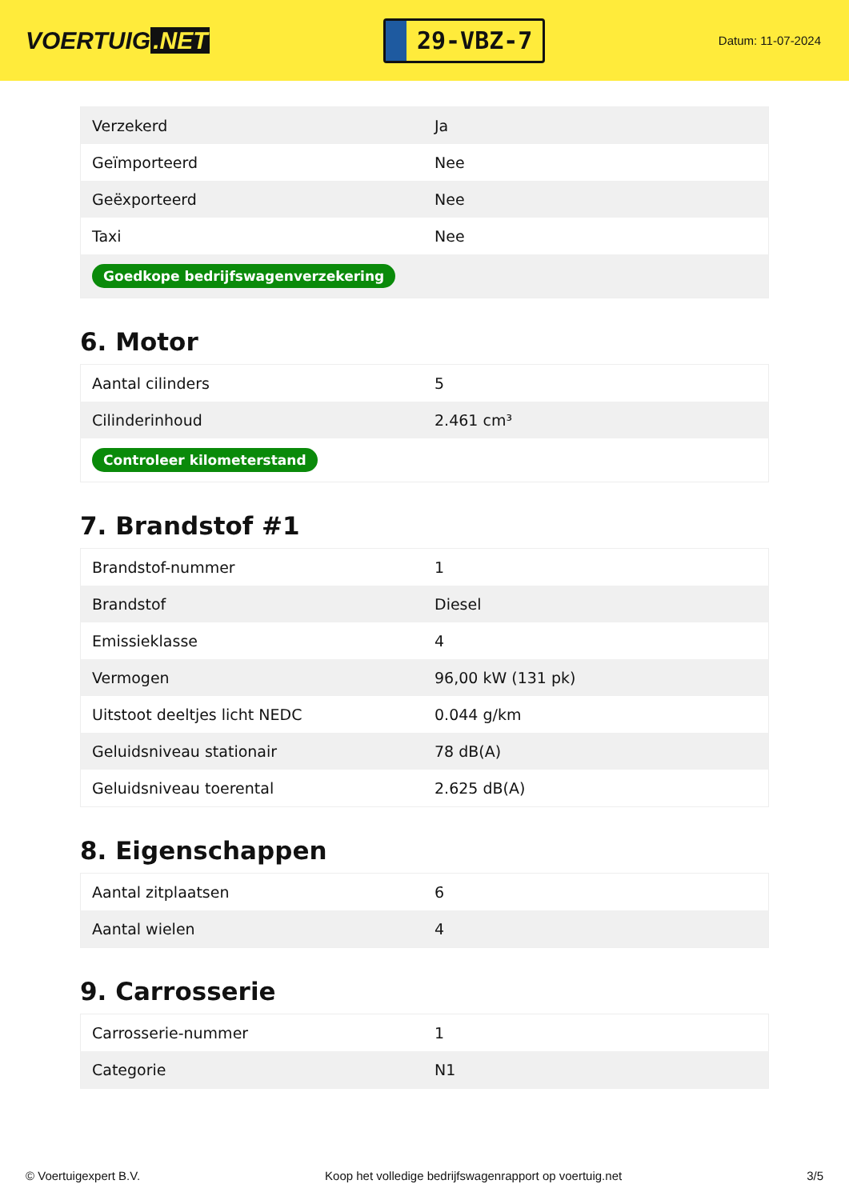VOERTUIG.NET
29-VBZ-7
Datum: 11-07-2024
| Verzekerd | Ja |
| Geïmporteerd | Nee |
| Geëxporteerd | Nee |
| Taxi | Nee |
| Goedkope bedrijfswagenverzekering | |
6. Motor
| Aantal cilinders | 5 |
| Cilinderinhoud | 2.461 cm³ |
| Controleer kilometerstand | |
7. Brandstof #1
| Brandstof-nummer | 1 |
| Brandstof | Diesel |
| Emissieklasse | 4 |
| Vermogen | 96,00 kW (131 pk) |
| Uitstoot deeltjes licht NEDC | 0.044 g/km |
| Geluidsniveau stationair | 78 dB(A) |
| Geluidsniveau toerental | 2.625 dB(A) |
8. Eigenschappen
| Aantal zitplaatsen | 6 |
| Aantal wielen | 4 |
9. Carrosserie
| Carrosserie-nummer | 1 |
| Categorie | N1 |
© Voertuigexpert B.V. Koop het volledige bedrijfswagenrapport op voertuig.net 3/5